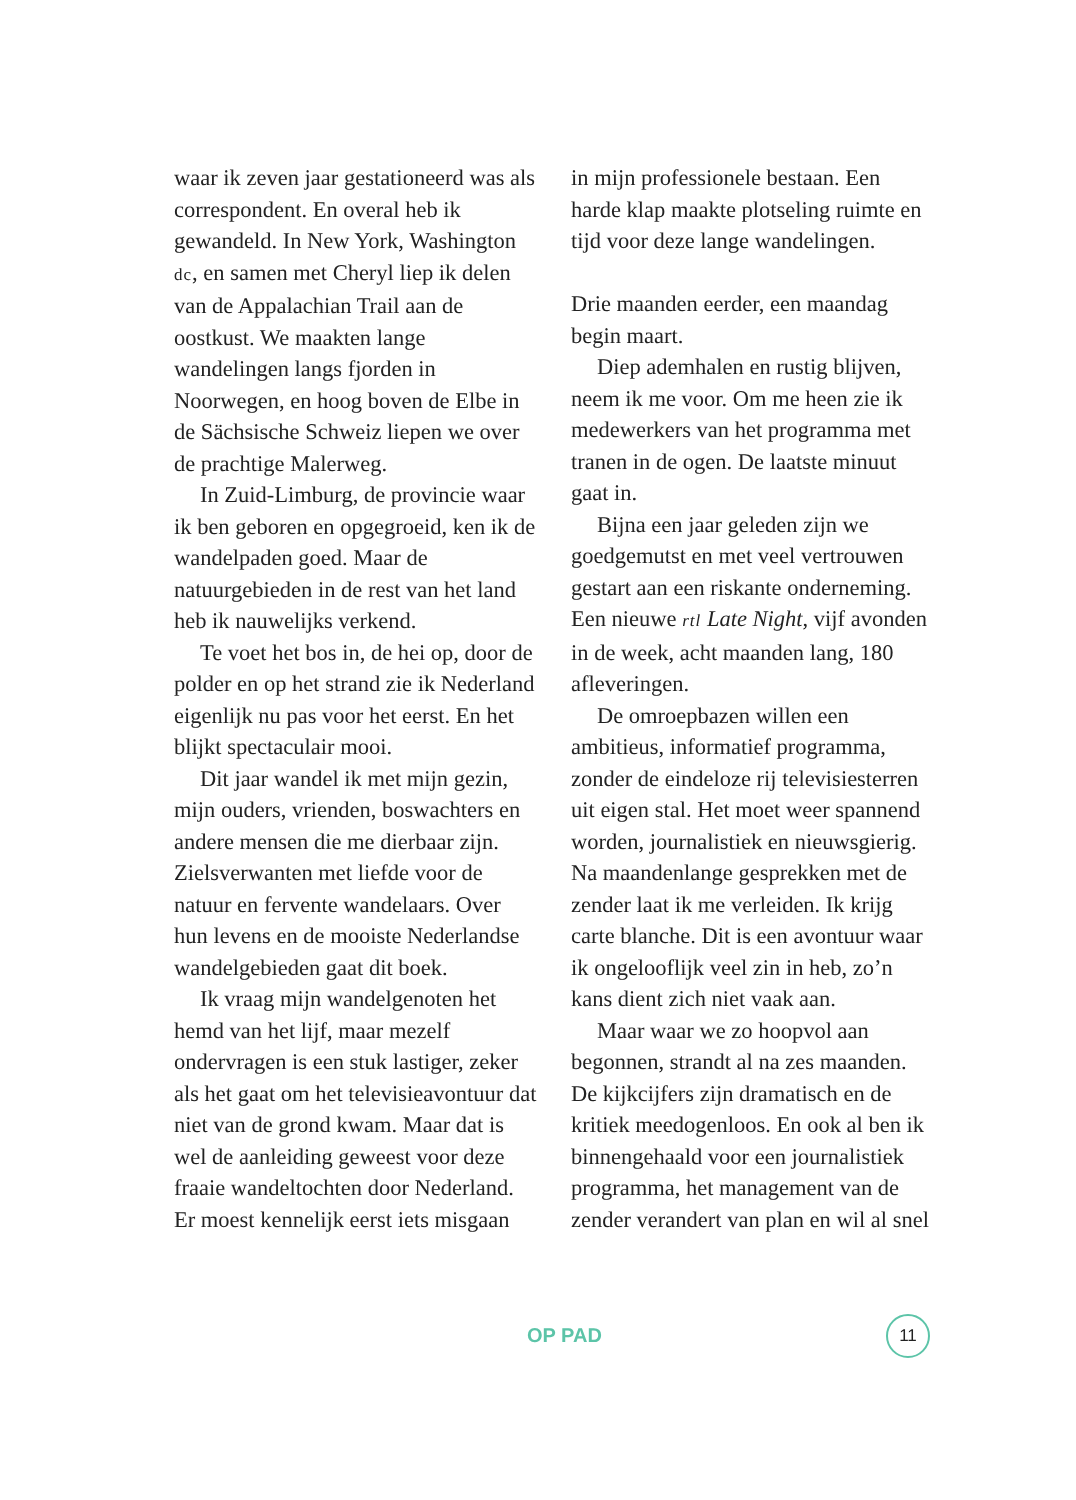waar ik zeven jaar gestationeerd was als correspondent. En overal heb ik gewandeld. In New York, Washington dc, en samen met Cheryl liep ik delen van de Appalachian Trail aan de oostkust. We maakten lange wandelingen langs fjorden in Noorwegen, en hoog boven de Elbe in de Sächsische Schweiz liepen we over de prachtige Malerweg.
In Zuid-Limburg, de provincie waar ik ben geboren en opgegroeid, ken ik de wandelpaden goed. Maar de natuurgebieden in de rest van het land heb ik nauwelijks verkend.
Te voet het bos in, de hei op, door de polder en op het strand zie ik Nederland eigenlijk nu pas voor het eerst. En het blijkt spectaculair mooi.
Dit jaar wandel ik met mijn gezin, mijn ouders, vrienden, boswachters en andere mensen die me dierbaar zijn. Zielsverwanten met liefde voor de natuur en fervente wandelaars. Over hun levens en de mooiste Nederlandse wandelgebieden gaat dit boek.
Ik vraag mijn wandelgenoten het hemd van het lijf, maar mezelf ondervragen is een stuk lastiger, zeker als het gaat om het televisieavontuur dat niet van de grond kwam. Maar dat is wel de aanleiding geweest voor deze fraaie wandeltochten door Nederland. Er moest kennelijk eerst iets misgaan
in mijn professionele bestaan. Een harde klap maakte plotseling ruimte en tijd voor deze lange wandelingen.
Drie maanden eerder, een maandag begin maart.
Diep ademhalen en rustig blijven, neem ik me voor. Om me heen zie ik medewerkers van het programma met tranen in de ogen. De laatste minuut gaat in.
Bijna een jaar geleden zijn we goedgemutst en met veel vertrouwen gestart aan een riskante onderneming. Een nieuwe rtl Late Night, vijf avonden in de week, acht maanden lang, 180 afleveringen.
De omroepbazen willen een ambitieus, informatief programma, zonder de eindeloze rij televisiesterren uit eigen stal. Het moet weer spannend worden, journalistiek en nieuwsgierig. Na maandenlange gesprekken met de zender laat ik me verleiden. Ik krijg carte blanche. Dit is een avontuur waar ik ongelooflijk veel zin in heb, zo’n kans dient zich niet vaak aan.
Maar waar we zo hoopvol aan begonnen, strandt al na zes maanden. De kijkcijfers zijn dramatisch en de kritiek meedogenloos. En ook al ben ik binnengehaald voor een journalistiek programma, het management van de zender verandert van plan en wil al snel
OP PAD 11